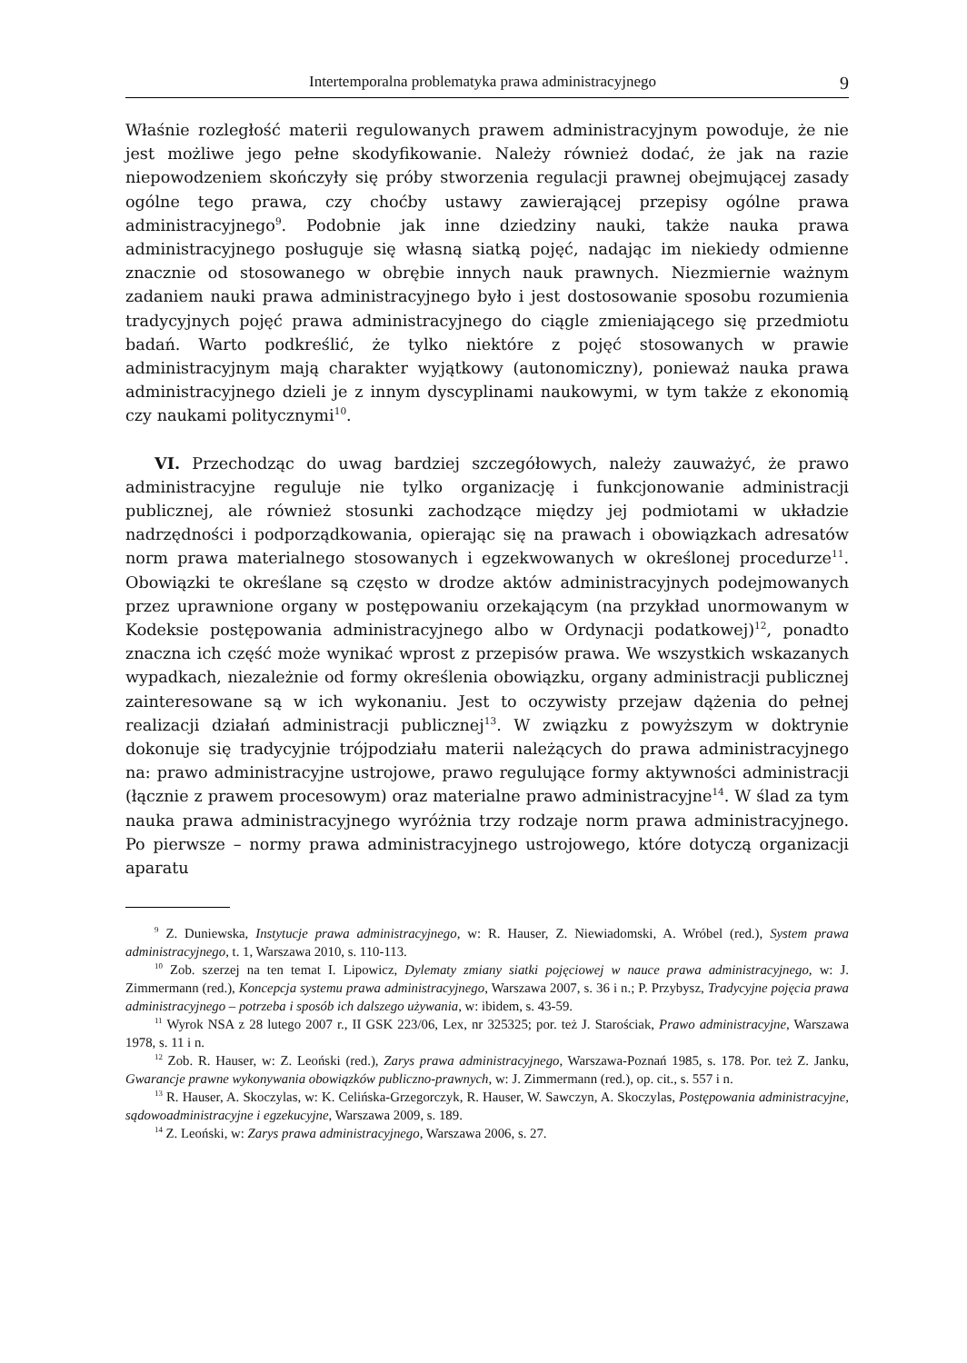Intertemporalna problematyka prawa administracyjnego 9
Właśnie rozległość materii regulowanych prawem administracyjnym powoduje, że nie jest możliwe jego pełne skodyfikowanie. Należy również dodać, że jak na razie niepowodzeniem skończyły się próby stworzenia regulacji prawnej obejmującej zasady ogólne tego prawa, czy choćby ustawy zawierającej przepisy ogólne prawa administracyjnego<sup>9</sup>. Podobnie jak inne dziedziny nauki, także nauka prawa administracyjnego posługuje się własną siatką pojęć, nadając im niekiedy odmienne znacznie od stosowanego w obrębie innych nauk prawnych. Niezmiernie ważnym zadaniem nauki prawa administracyjnego było i jest dostosowanie sposobu rozumienia tradycyjnych pojęć prawa administracyjnego do ciągle zmieniającego się przedmiotu badań. Warto podkreślić, że tylko niektóre z pojęć stosowanych w prawie administracyjnym mają charakter wyjątkowy (autonomiczny), ponieważ nauka prawa administracyjnego dzieli je z innym dyscyplinami naukowymi, w tym także z ekonomią czy naukami politycznymi<sup>10</sup>.
VI. Przechodząc do uwag bardziej szczegółowych, należy zauważyć, że prawo administracyjne reguluje nie tylko organizację i funkcjonowanie administracji publicznej, ale również stosunki zachodzące między jej podmiotami w układzie nadrzędności i podporządkowania, opierając się na prawach i obowiązkach adresatów norm prawa materialnego stosowanych i egzekwowanych w określonej procedurze<sup>11</sup>. Obowiązki te określane są często w drodze aktów administracyjnych podejmowanych przez uprawnione organy w postępowaniu orzekającym (na przykład unormowanym w Kodeksie postępowania administracyjnego albo w Ordynacji podatkowej)<sup>12</sup>, ponadto znaczna ich część może wynikać wprost z przepisów prawa. We wszystkich wskazanych wypadkach, niezależnie od formy określenia obowiązku, organy administracji publicznej zainteresowane są w ich wykonaniu. Jest to oczywisty przejaw dążenia do pełnej realizacji działań administracji publicznej<sup>13</sup>. W związku z powyższym w doktrynie dokonuje się tradycyjnie trójpodziału materii należących do prawa administracyjnego na: prawo administracyjne ustrojowe, prawo regulujące formy aktywności administracji (łącznie z prawem procesowym) oraz materialne prawo administracyjne<sup>14</sup>. W ślad za tym nauka prawa administracyjnego wyróżnia trzy rodzaje norm prawa administracyjnego. Po pierwsze – normy prawa administracyjnego ustrojowego, które dotyczą organizacji aparatu
<sup>9</sup> Z. Duniewska, Instytucje prawa administracyjnego, w: R. Hauser, Z. Niewiadomski, A. Wróbel (red.), System prawa administracyjnego, t. 1, Warszawa 2010, s. 110-113.
<sup>10</sup> Zob. szerzej na ten temat I. Lipowicz, Dylematy zmiany siatki pojęciowej w nauce prawa administracyjnego, w: J. Zimmermann (red.), Koncepcja systemu prawa administracyjnego, Warszawa 2007, s. 36 i n.; P. Przybysz, Tradycyjne pojęcia prawa administracyjnego – potrzeba i sposób ich dalszego używania, w: ibidem, s. 43-59.
<sup>11</sup> Wyrok NSA z 28 lutego 2007 r., II GSK 223/06, Lex, nr 325325; por. też J. Starościak, Prawo administracyjne, Warszawa 1978, s. 11 i n.
<sup>12</sup> Zob. R. Hauser, w: Z. Leoński (red.), Zarys prawa administracyjnego, Warszawa-Poznań 1985, s. 178. Por. też Z. Janku, Gwarancje prawne wykonywania obowiązków publiczno-prawnych, w: J. Zimmermann (red.), op. cit., s. 557 i n.
<sup>13</sup> R. Hauser, A. Skoczylas, w: K. Celińska-Grzegorczyk, R. Hauser, W. Sawczyn, A. Skoczylas, Postępowania administracyjne, sądowoadministracyjne i egzekucyjne, Warszawa 2009, s. 189.
<sup>14</sup> Z. Leoński, w: Zarys prawa administracyjnego, Warszawa 2006, s. 27.